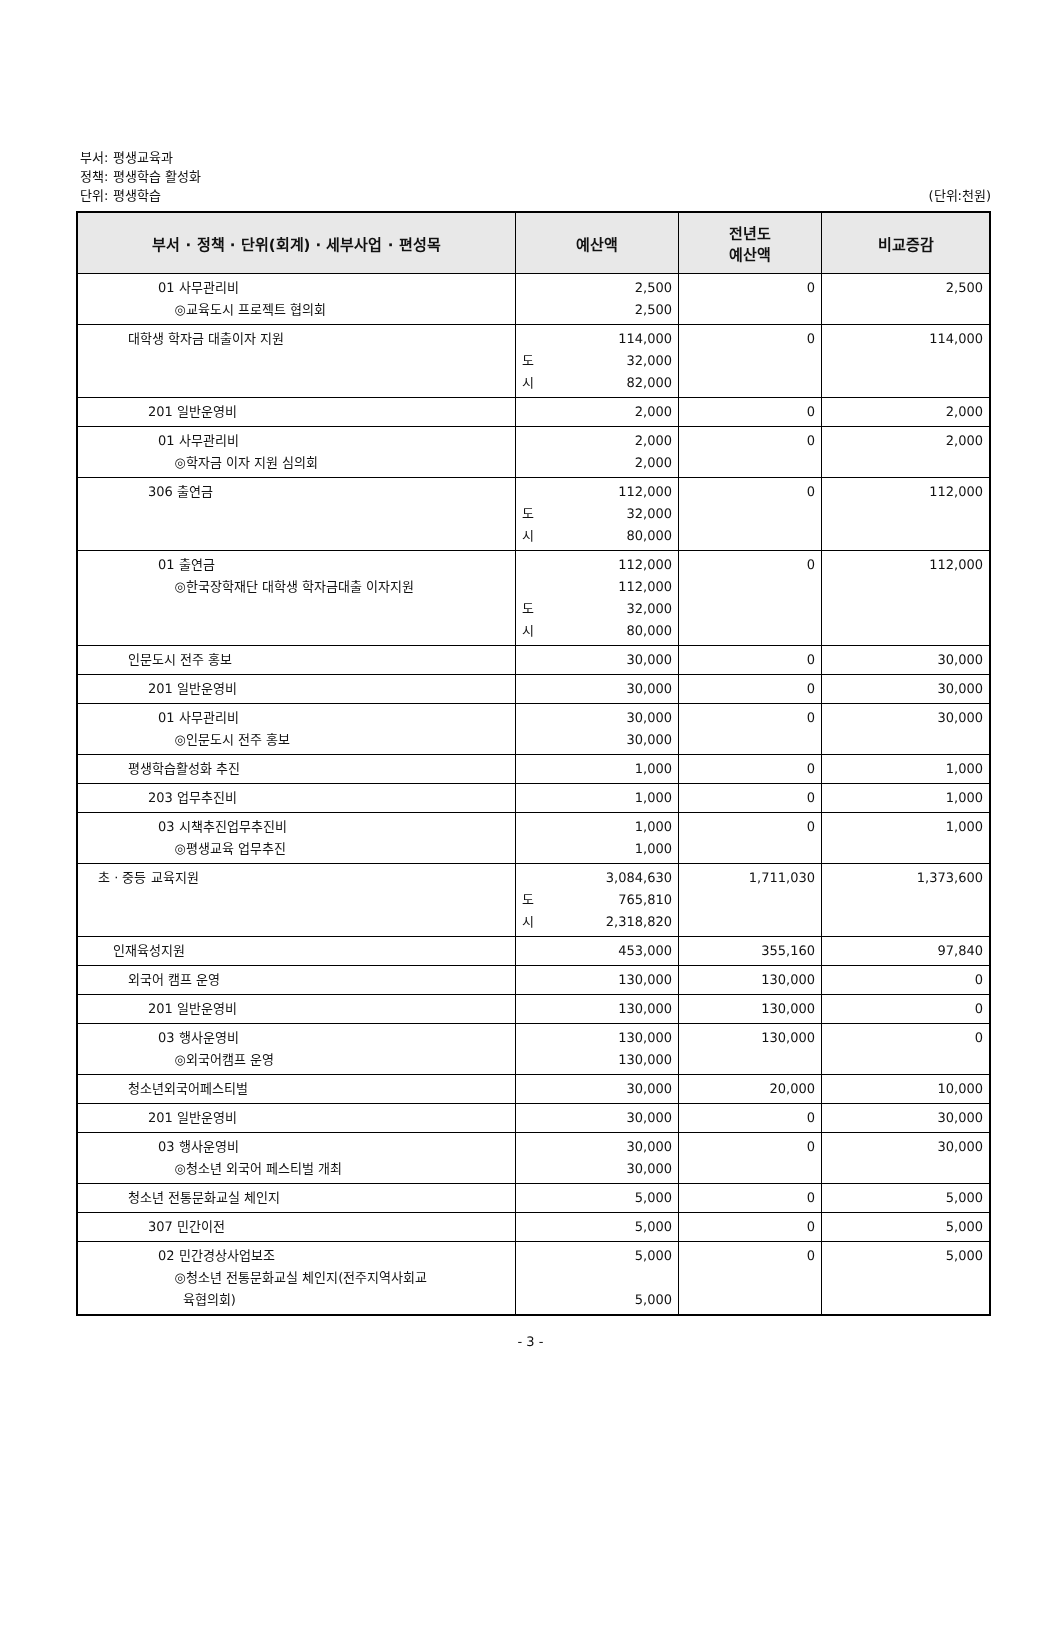부서: 평생교육과
정책: 평생학습 활성화
단위: 평생학습
(단위:천원)
| 부서 · 정책 · 단위(회계) · 세부사업 · 편성목 | 예산액 | 전년도 예산액 | 비교증감 |
| --- | --- | --- | --- |
| 01 사무관리비 ◎교육도시 프로젝트 협의회 | 2,500 2,500 | 0 | 2,500 |
| 대학생 학자금 대출이자 지원 | 114,000 도 32,000 시 82,000 | 0 | 114,000 |
| 201 일반운영비 | 2,000 | 0 | 2,000 |
| 01 사무관리비 ◎학자금 이자 지원 심의회 | 2,000 2,000 | 0 | 2,000 |
| 306 출연금 | 112,000 도 32,000 시 80,000 | 0 | 112,000 |
| 01 출연금 ◎한국장학재단 대학생 학자금대출 이자지원 | 112,000 112,000 도 32,000 시 80,000 | 0 | 112,000 |
| 인문도시 전주 홍보 | 30,000 | 0 | 30,000 |
| 201 일반운영비 | 30,000 | 0 | 30,000 |
| 01 사무관리비 ◎인문도시 전주 홍보 | 30,000 30,000 | 0 | 30,000 |
| 평생학습활성화 추진 | 1,000 | 0 | 1,000 |
| 203 업무추진비 | 1,000 | 0 | 1,000 |
| 03 시책추진업무추진비 ◎평생교육 업무추진 | 1,000 1,000 | 0 | 1,000 |
| 초 · 중등 교육지원 | 3,084,630 도 765,810 시 2,318,820 | 1,711,030 | 1,373,600 |
| 인재육성지원 | 453,000 | 355,160 | 97,840 |
| 외국어 캠프 운영 | 130,000 | 130,000 | 0 |
| 201 일반운영비 | 130,000 | 130,000 | 0 |
| 03 행사운영비 ◎외국어캠프 운영 | 130,000 130,000 | 130,000 | 0 |
| 청소년외국어페스티벌 | 30,000 | 20,000 | 10,000 |
| 201 일반운영비 | 30,000 | 0 | 30,000 |
| 03 행사운영비 ◎청소년 외국어 페스티벌 개최 | 30,000 30,000 | 0 | 30,000 |
| 청소년 전통문화교실 체인지 | 5,000 | 0 | 5,000 |
| 307 민간이전 | 5,000 | 0 | 5,000 |
| 02 민간경상사업보조 ◎청소년 전통문화교실 체인지(전주지역사회교 육협의회) | 5,000 5,000 | 0 | 5,000 |
- 3 -